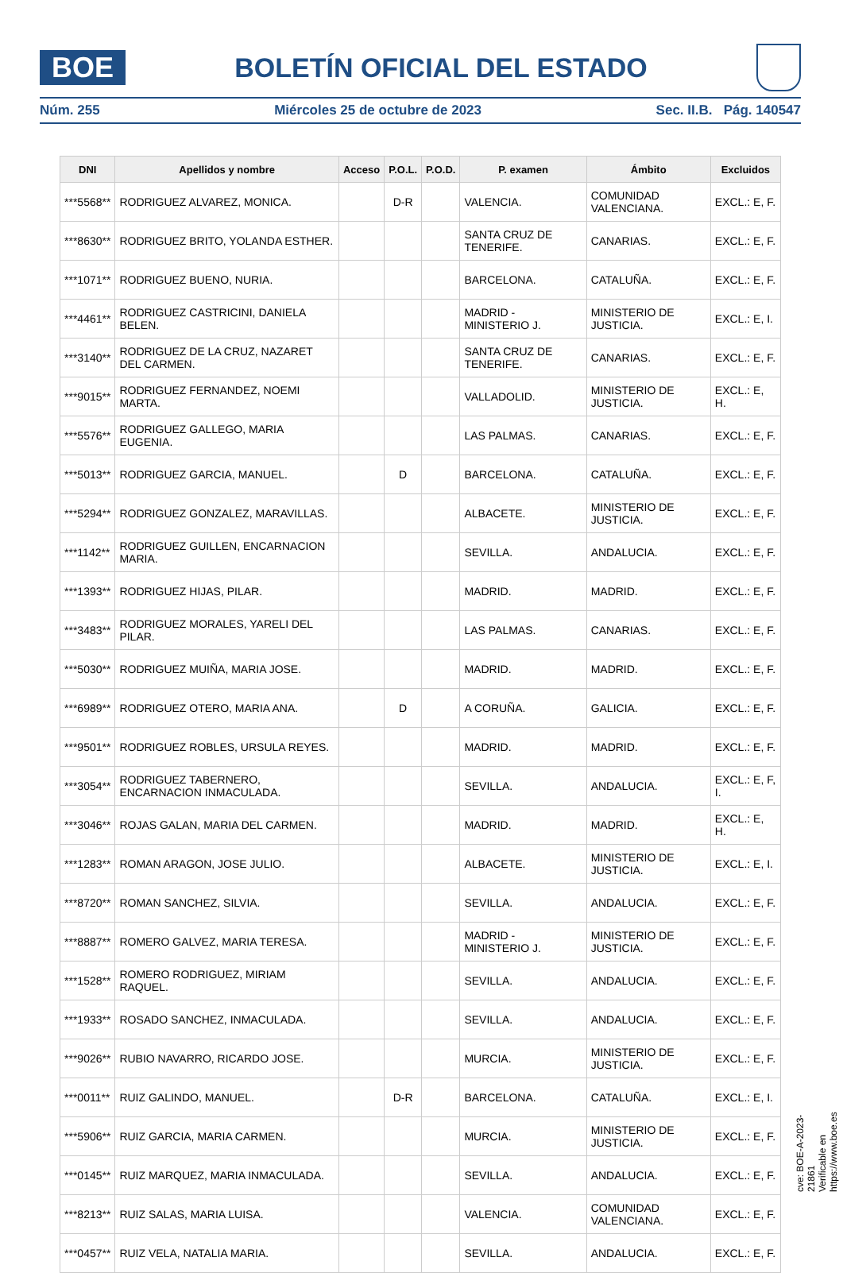BOE
BOLETÍN OFICIAL DEL ESTADO
Núm. 255 Miércoles 25 de octubre de 2023 Sec. II.B. Pág. 140547
| DNI | Apellidos y nombre | Acceso | P.O.L. | P.O.D. | P. examen | Ámbito | Excluidos |
| --- | --- | --- | --- | --- | --- | --- | --- |
| ***5568** | RODRIGUEZ ALVAREZ, MONICA. | | D-R | | VALENCIA. | COMUNIDAD VALENCIANA. | EXCL.: E, F. |
| ***8630** | RODRIGUEZ BRITO, YOLANDA ESTHER. | | | | SANTA CRUZ DE TENERIFE. | CANARIAS. | EXCL.: E, F. |
| ***1071** | RODRIGUEZ BUENO, NURIA. | | | | BARCELONA. | CATALUÑA. | EXCL.: E, F. |
| ***4461** | RODRIGUEZ CASTRICINI, DANIELA BELEN. | | | | MADRID - MINISTERIO J. | MINISTERIO DE JUSTICIA. | EXCL.: E, I. |
| ***3140** | RODRIGUEZ DE LA CRUZ, NAZARET DEL CARMEN. | | | | SANTA CRUZ DE TENERIFE. | CANARIAS. | EXCL.: E, F. |
| ***9015** | RODRIGUEZ FERNANDEZ, NOEMI MARTA. | | | | VALLADOLID. | MINISTERIO DE JUSTICIA. | EXCL.: E, H. |
| ***5576** | RODRIGUEZ GALLEGO, MARIA EUGENIA. | | | | LAS PALMAS. | CANARIAS. | EXCL.: E, F. |
| ***5013** | RODRIGUEZ GARCIA, MANUEL. | | D | | BARCELONA. | CATALUÑA. | EXCL.: E, F. |
| ***5294** | RODRIGUEZ GONZALEZ, MARAVILLAS. | | | | ALBACETE. | MINISTERIO DE JUSTICIA. | EXCL.: E, F. |
| ***1142** | RODRIGUEZ GUILLEN, ENCARNACION MARIA. | | | | SEVILLA. | ANDALUCIA. | EXCL.: E, F. |
| ***1393** | RODRIGUEZ HIJAS, PILAR. | | | | MADRID. | MADRID. | EXCL.: E, F. |
| ***3483** | RODRIGUEZ MORALES, YARELI DEL PILAR. | | | | LAS PALMAS. | CANARIAS. | EXCL.: E, F. |
| ***5030** | RODRIGUEZ MUIÑA, MARIA JOSE. | | | | MADRID. | MADRID. | EXCL.: E, F. |
| ***6989** | RODRIGUEZ OTERO, MARIA ANA. | | D | | A CORUÑA. | GALICIA. | EXCL.: E, F. |
| ***9501** | RODRIGUEZ ROBLES, URSULA REYES. | | | | MADRID. | MADRID. | EXCL.: E, F. |
| ***3054** | RODRIGUEZ TABERNERO, ENCARNACION INMACULADA. | | | | SEVILLA. | ANDALUCIA. | EXCL.: E, F, I. |
| ***3046** | ROJAS GALAN, MARIA DEL CARMEN. | | | | MADRID. | MADRID. | EXCL.: E, H. |
| ***1283** | ROMAN ARAGON, JOSE JULIO. | | | | ALBACETE. | MINISTERIO DE JUSTICIA. | EXCL.: E, I. |
| ***8720** | ROMAN SANCHEZ, SILVIA. | | | | SEVILLA. | ANDALUCIA. | EXCL.: E, F. |
| ***8887** | ROMERO GALVEZ, MARIA TERESA. | | | | MADRID - MINISTERIO J. | MINISTERIO DE JUSTICIA. | EXCL.: E, F. |
| ***1528** | ROMERO RODRIGUEZ, MIRIAM RAQUEL. | | | | SEVILLA. | ANDALUCIA. | EXCL.: E, F. |
| ***1933** | ROSADO SANCHEZ, INMACULADA. | | | | SEVILLA. | ANDALUCIA. | EXCL.: E, F. |
| ***9026** | RUBIO NAVARRO, RICARDO JOSE. | | | | MURCIA. | MINISTERIO DE JUSTICIA. | EXCL.: E, F. |
| ***0011** | RUIZ GALINDO, MANUEL. | | D-R | | BARCELONA. | CATALUÑA. | EXCL.: E, I. |
| ***5906** | RUIZ GARCIA, MARIA CARMEN. | | | | MURCIA. | MINISTERIO DE JUSTICIA. | EXCL.: E, F. |
| ***0145** | RUIZ MARQUEZ, MARIA INMACULADA. | | | | SEVILLA. | ANDALUCIA. | EXCL.: E, F. |
| ***8213** | RUIZ SALAS, MARIA LUISA. | | | | VALENCIA. | COMUNIDAD VALENCIANA. | EXCL.: E, F. |
| ***0457** | RUIZ VELA, NATALIA MARIA. | | | | SEVILLA. | ANDALUCIA. | EXCL.: E, F. |
cve: BOE-A-2023-21861
Verificable en https://www.boe.es